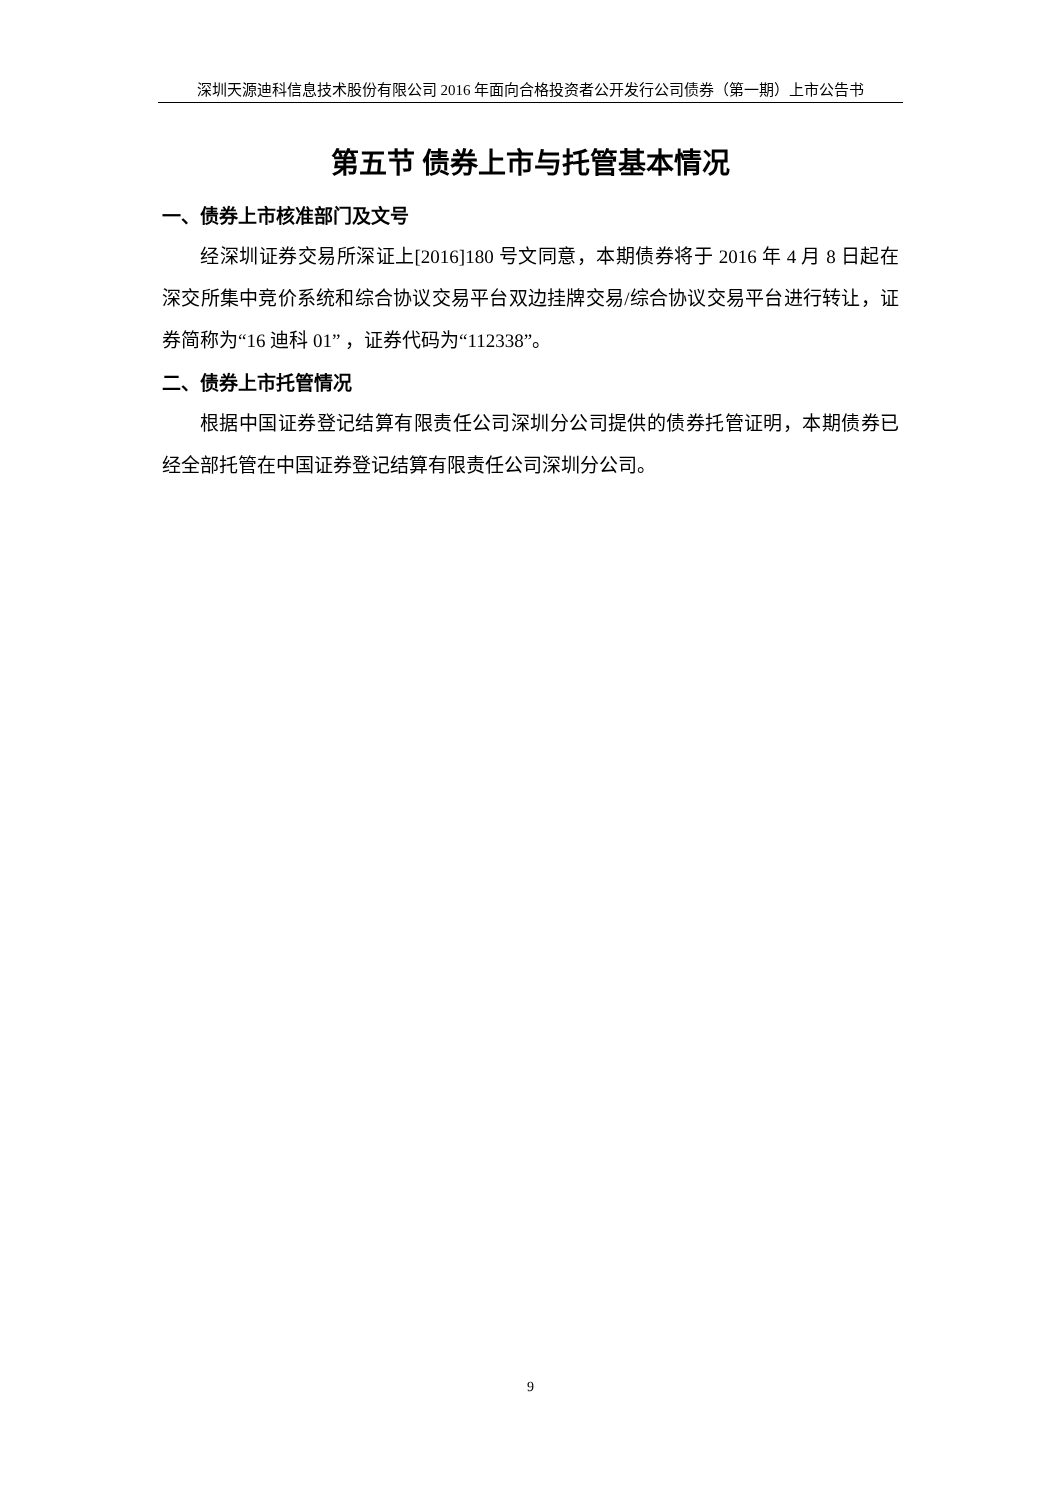深圳天源迪科信息技术股份有限公司 2016 年面向合格投资者公开发行公司债券（第一期）上市公告书
第五节 债券上市与托管基本情况
一、债券上市核准部门及文号
经深圳证券交易所深证上[2016]180 号文同意，本期债券将于 2016 年 4 月 8 日起在深交所集中竞价系统和综合协议交易平台双边挂牌交易/综合协议交易平台进行转让，证券简称为“16 迪科 01” ，证券代码为“112338”。
二、债券上市托管情况
根据中国证券登记结算有限责任公司深圳分公司提供的债券托管证明，本期债券已经全部托管在中国证券登记结算有限责任公司深圳分公司。
9